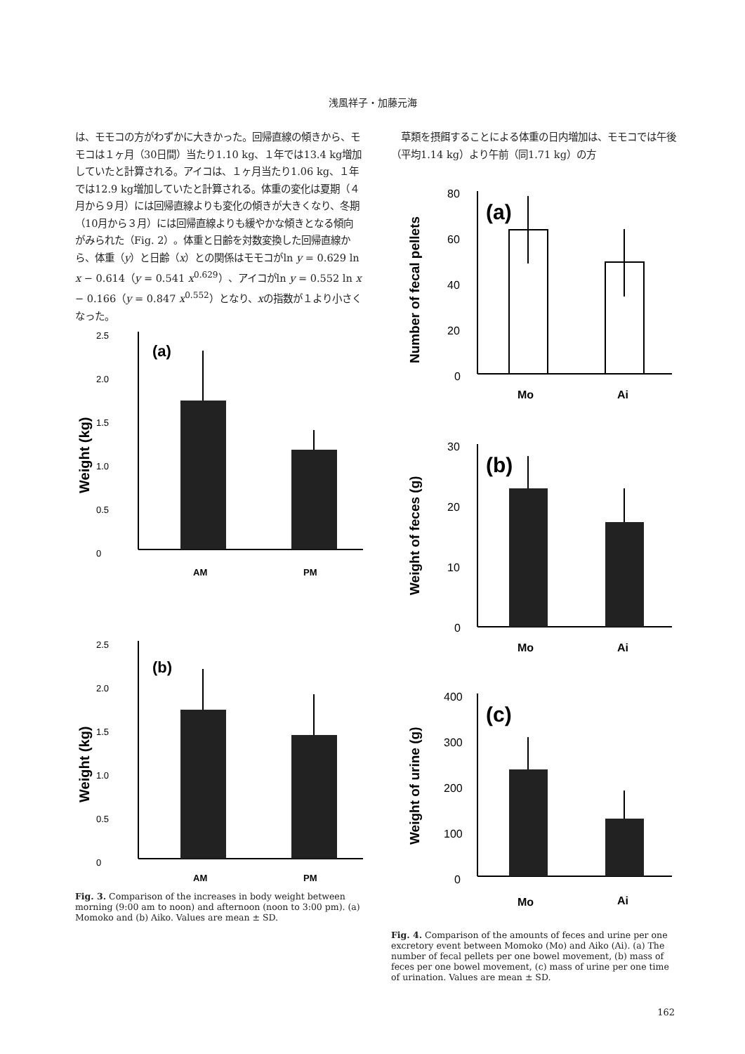浅風祥子・加藤元海
は、モモコの方がわずかに大きかった。回帰直線の傾きから、モモコは１ヶ月（30日間）当たり1.10 kg、１年では13.4 kg増加していたと計算される。アイコは、１ヶ月当たり1.06 kg、１年では12.9 kg増加していたと計算される。体重の変化は夏期（４月から９月）には回帰直線よりも変化の傾きが大きくなり、冬期（10月から３月）には回帰直線よりも緩やかな傾きとなる傾向がみられた（Fig. 2）。体重と日齢を対数変換した回帰直線から、体重（y）と日齢（x）との関係はモモコがln y = 0.629 ln x − 0.614（y = 0.541 x<sup>0.629</sup>）、アイコがln y = 0.552 ln x − 0.166（y = 0.847 x<sup>0.552</sup>）となり、xの指数が１より小さくなった。
2.5
2.0
1.5
1.0
0.5
0
(a)
AM
PM
Weight (kg)
2.5
2.0
1.5
1.0
0.5
0
(b)
AM
PM
Weight (kg)
Fig. 3. Comparison of the increases in body weight between morning (9:00 am to noon) and afternoon (noon to 3:00 pm). (a) Momoko and (b) Aiko. Values are mean ± SD.
　草類を摂餌することによる体重の日内増加は、モモコでは午後（平均1.14 kg）より午前（同1.71 kg）の方
80
60
40
20
0
(a)
Mo
Ai
Number of fecal pellets
30
20
10
0
(b)
Mo
Ai
Weight of feces (g)
400
300
200
100
0
(c)
Mo
Ai
Weight of urine (g)
Fig. 4. Comparison of the amounts of feces and urine per one excretory event between Momoko (Mo) and Aiko (Ai). (a) The number of fecal pellets per one bowel movement, (b) mass of feces per one bowel movement, (c) mass of urine per one time of urination. Values are mean ± SD.
162